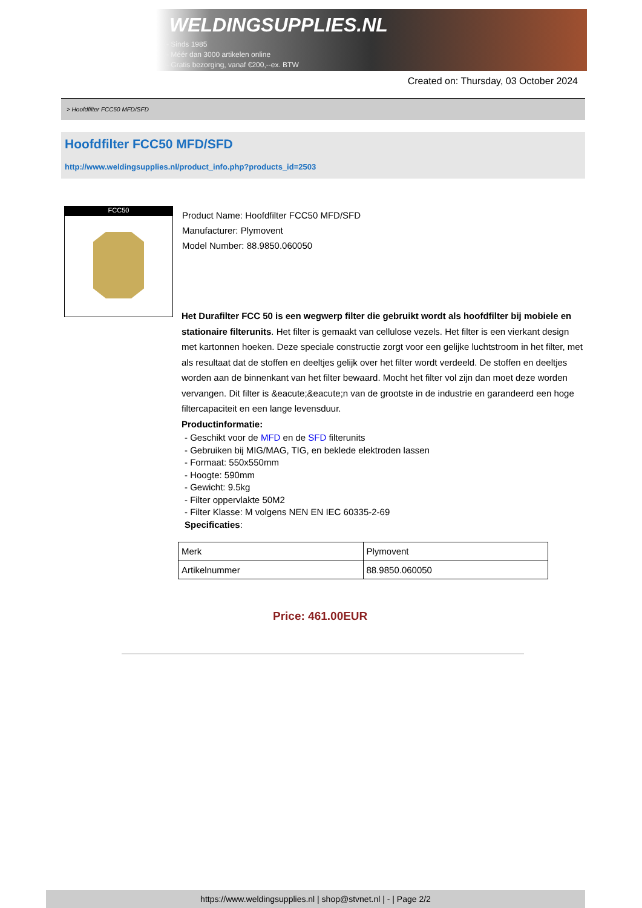WELDINGSUPPLIES.NL
- Sinds 1985
- Méér dan 3000 artikelen online
- Gratis bezorging, vanaf €200,--ex. BTW
Created on: Thursday, 03 October 2024
> Hoofdfilter FCC50 MFD/SFD
Hoofdfilter FCC50 MFD/SFD
http://www.weldingsupplies.nl/product_info.php?products_id=2503
FCC50
Product Name: Hoofdfilter FCC50 MFD/SFD
Manufacturer: Plymovent
Model Number: 88.9850.060050
Het Durafilter FCC 50 is een wegwerp filter die gebruikt wordt als hoofdfilter bij mobiele en stationaire filterunits. Het filter is gemaakt van cellulose vezels. Het filter is een vierkant design met kartonnen hoeken. Deze speciale constructie zorgt voor een gelijke luchtstroom in het filter, met als resultaat dat de stoffen en deeltjes gelijk over het filter wordt verdeeld. De stoffen en deeltjes worden aan de binnenkant van het filter bewaard. Mocht het filter vol zijn dan moet deze worden vervangen. Dit filter is &eacute;&eacute;n van de grootste in de industrie en garandeerd een hoge filtercapaciteit en een lange levensduur.
Productinformatie:
- Geschikt voor de MFD en de SFD filterunits
- Gebruiken bij MIG/MAG, TIG, en beklede elektroden lassen
- Formaat: 550x550mm
- Hoogte: 590mm
- Gewicht: 9.5kg
- Filter oppervlakte 50M2
- Filter Klasse: M volgens NEN EN IEC 60335-2-69
Specificaties:
| Merk | Plymovent |
| Artikelnummer | 88.9850.060050 |
Price: 461.00EUR
https://www.weldingsupplies.nl | shop@stvnet.nl | - | Page 2/2